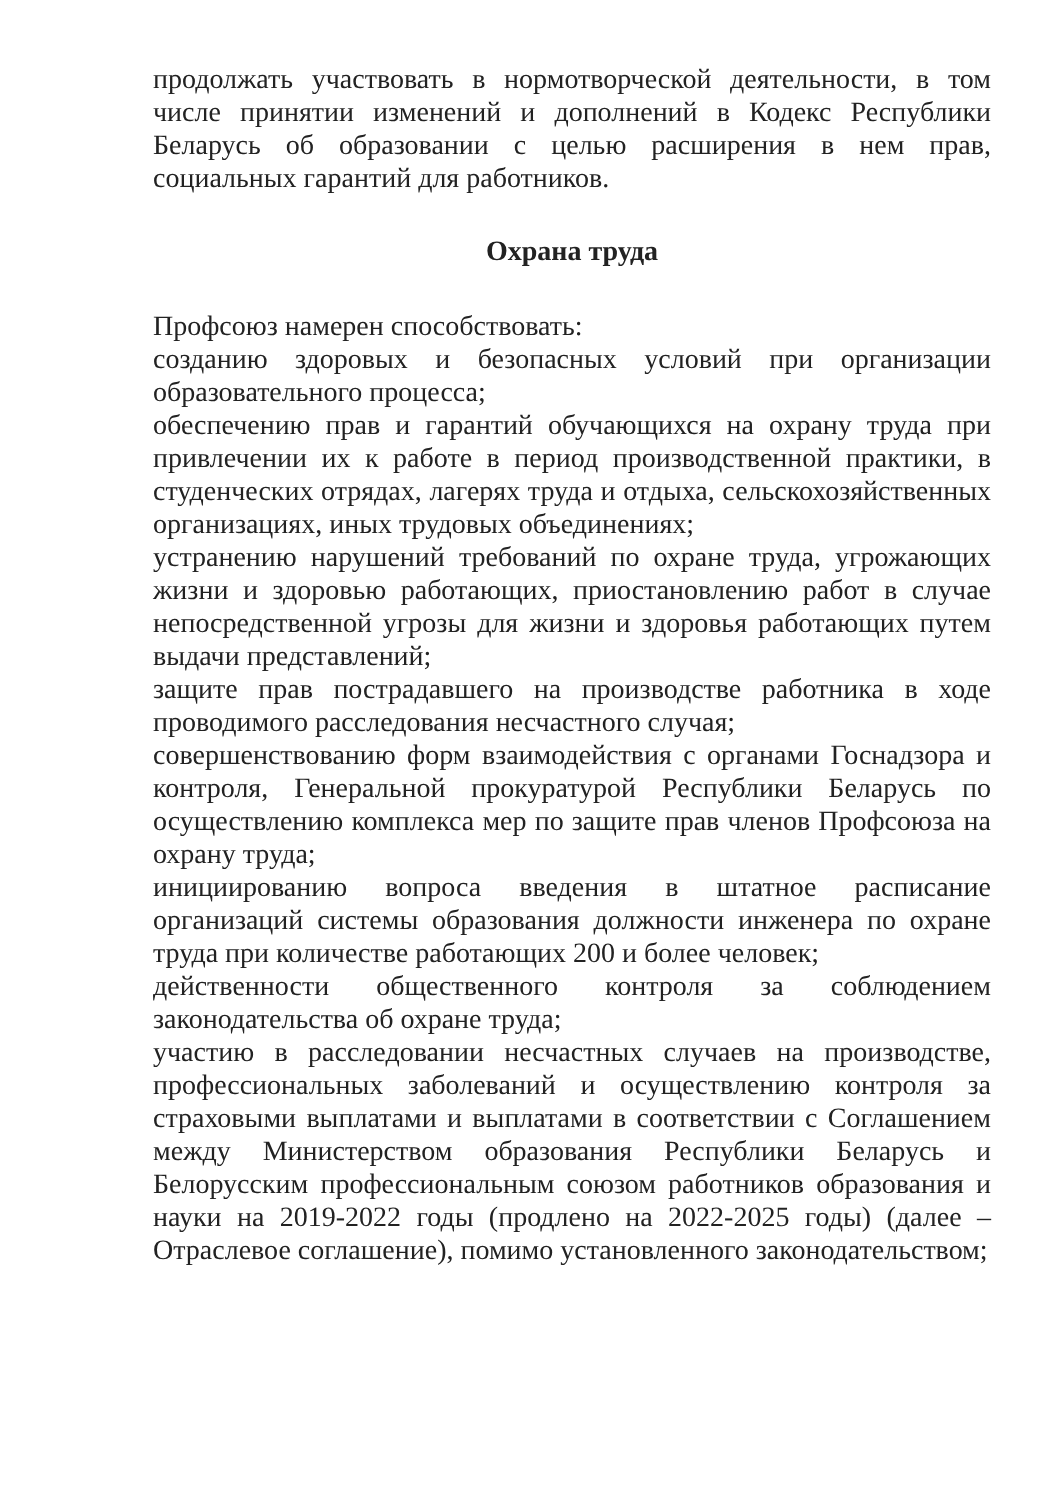продолжать участвовать в нормотворческой деятельности, в том числе принятии изменений и дополнений в Кодекс Республики Беларусь об образовании с целью расширения в нем прав, социальных гарантий для работников.
Охрана труда
Профсоюз намерен способствовать:
созданию здоровых и безопасных условий при организации образовательного процесса;
обеспечению прав и гарантий обучающихся на охрану труда при привлечении их к работе в период производственной практики, в студенческих отрядах, лагерях труда и отдыха, сельскохозяйственных организациях, иных трудовых объединениях;
устранению нарушений требований по охране труда, угрожающих жизни и здоровью работающих, приостановлению работ в случае непосредственной угрозы для жизни и здоровья работающих путем выдачи представлений;
защите прав пострадавшего на производстве работника в ходе проводимого расследования несчастного случая;
совершенствованию форм взаимодействия с органами Госнадзора и контроля, Генеральной прокуратурой Республики Беларусь по осуществлению комплекса мер по защите прав членов Профсоюза на охрану труда;
инициированию вопроса введения в штатное расписание организаций системы образования должности инженера по охране труда при количестве работающих 200 и более человек;
действенности общественного контроля за соблюдением законодательства об охране труда;
участию в расследовании несчастных случаев на производстве, профессиональных заболеваний и осуществлению контроля за страховыми выплатами и выплатами в соответствии с Соглашением между Министерством образования Республики Беларусь и Белорусским профессиональным союзом работников образования и науки на 2019-2022 годы (продлено на 2022-2025 годы) (далее – Отраслевое соглашение), помимо установленного законодательством;